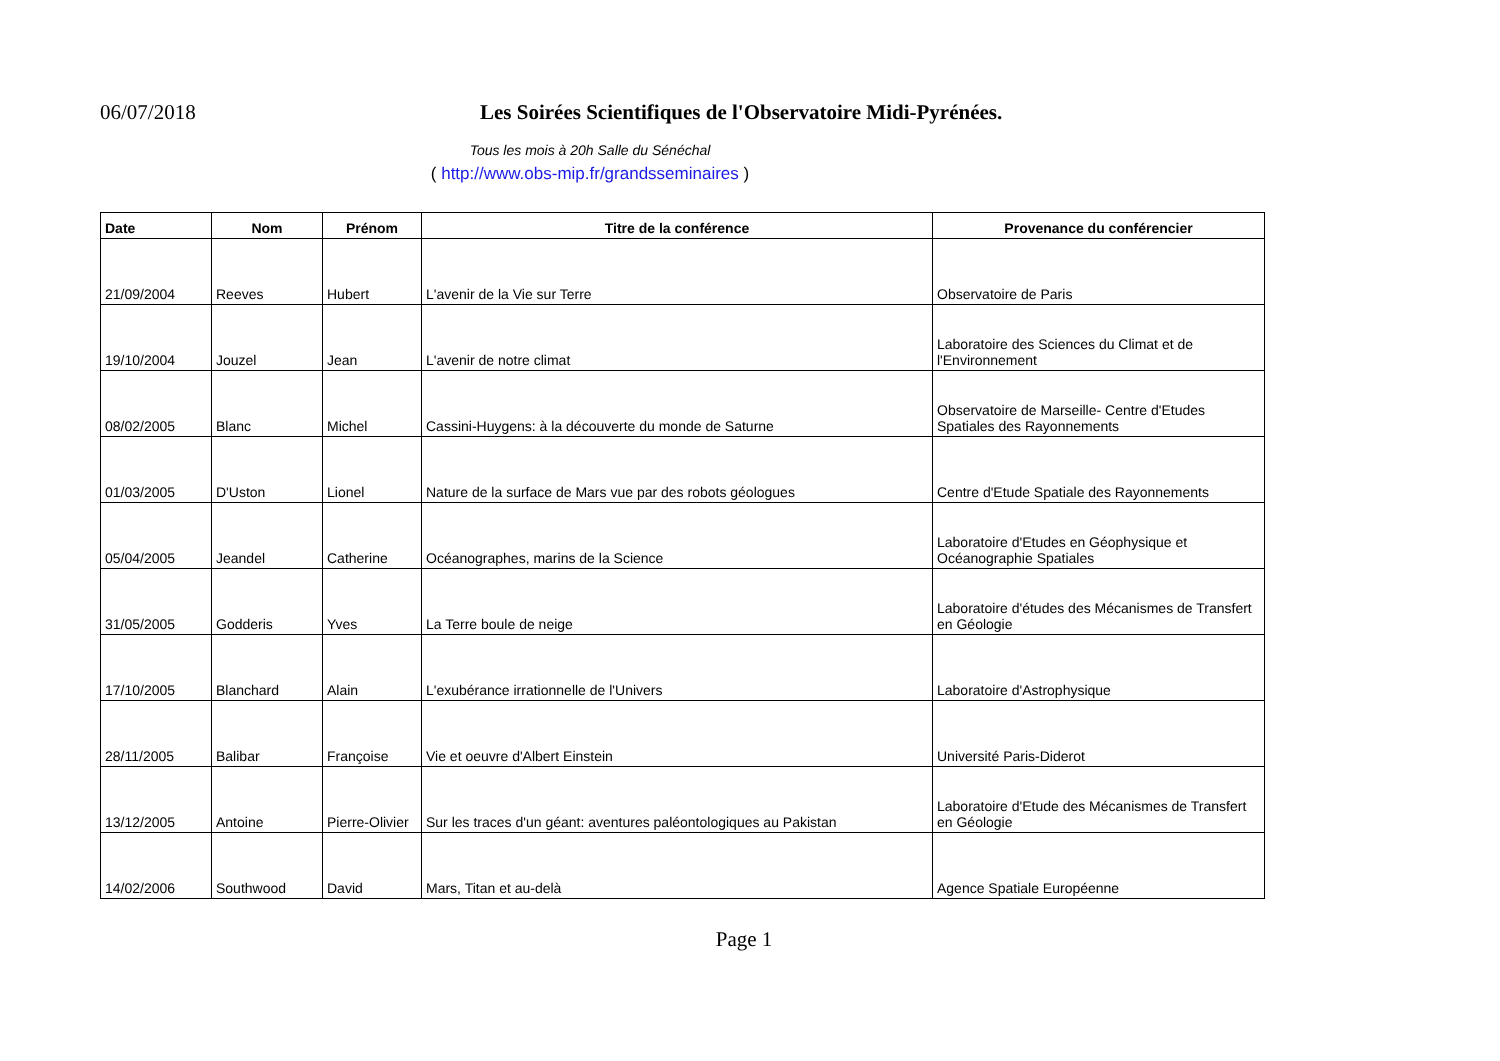06/07/2018
Les Soirées Scientifiques de l'Observatoire Midi-Pyrénées.
Tous les mois à 20h Salle du Sénéchal
( http://www.obs-mip.fr/grandsseminaires )
| Date | Nom | Prénom | Titre de la conférence | Provenance du conférencier |
| --- | --- | --- | --- | --- |
| 21/09/2004 | Reeves | Hubert | L'avenir de la Vie sur Terre | Observatoire de Paris |
| 19/10/2004 | Jouzel | Jean | L'avenir de notre climat | Laboratoire des Sciences du Climat et de l'Environnement |
| 08/02/2005 | Blanc | Michel | Cassini-Huygens: à la découverte du monde de Saturne | Observatoire de Marseille- Centre d'Etudes Spatiales des Rayonnements |
| 01/03/2005 | D'Uston | Lionel | Nature de la surface de Mars vue par des robots géologues | Centre d'Etude Spatiale des Rayonnements |
| 05/04/2005 | Jeandel | Catherine | Océanographes, marins de la Science | Laboratoire d'Etudes en Géophysique et Océanographie Spatiales |
| 31/05/2005 | Godderis | Yves | La Terre boule de neige | Laboratoire d'études des Mécanismes de Transfert en Géologie |
| 17/10/2005 | Blanchard | Alain | L'exubérance irrationnelle de l'Univers | Laboratoire d'Astrophysique |
| 28/11/2005 | Balibar | Françoise | Vie et oeuvre d'Albert Einstein | Université Paris-Diderot |
| 13/12/2005 | Antoine | Pierre-Olivier | Sur les traces d'un géant: aventures paléontologiques au Pakistan | Laboratoire d'Etude des Mécanismes de Transfert en Géologie |
| 14/02/2006 | Southwood | David | Mars, Titan et au-delà | Agence Spatiale Européenne |
Page 1